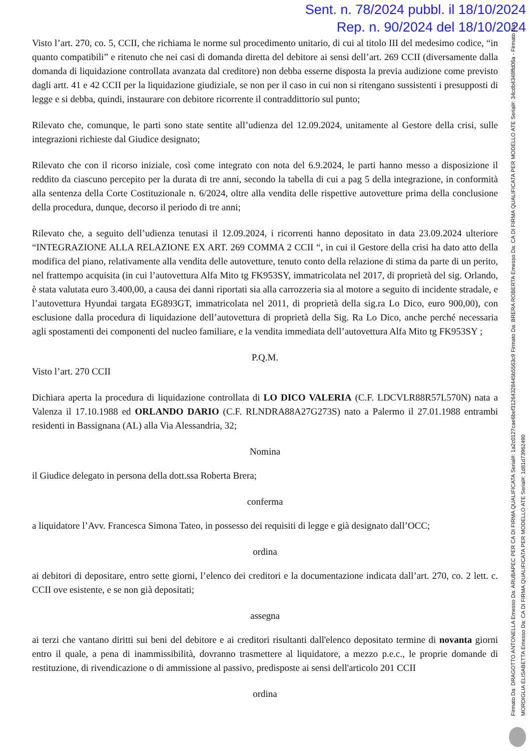Sent. n. 78/2024 pubbl. il 18/10/2024
Rep. n. 90/2024 del 18/10/2024
Visto l’art. 270, co. 5, CCII, che richiama le norme sul procedimento unitario, di cui al titolo III del medesimo codice, “in quanto compatibili” e ritenuto che nei casi di domanda diretta del debitore ai sensi dell’art. 269 CCII (diversamente dalla domanda di liquidazione controllata avanzata dal creditore) non debba esserne disposta la previa audizione come previsto dagli artt. 41 e 42 CCII per la liquidazione giudiziale, se non per il caso in cui non si ritengano sussistenti i presupposti di legge e si debba, quindi, instaurare con debitore ricorrente il contraddittorio sul punto;
Rilevato che, comunque, le parti sono state sentite all’udienza del 12.09.2024, unitamente al Gestore della crisi, sulle integrazioni richieste dal Giudice designato;
Rilevato che con il ricorso iniziale, così come integrato con nota del 6.9.2024, le parti hanno messo a disposizione il reddito da ciascuno percepito per la durata di tre anni, secondo la tabella di cui a pag 5 della integrazione, in conformità alla sentenza della Corte Costituzionale n. 6/2024, oltre alla vendita delle rispettive autovetture prima della conclusione della procedura, dunque, decorso il periodo di tre anni;
Rilevato che, a seguito dell’udienza tenutasi il 12.09.2024, i ricorrenti hanno depositato in data 23.09.2024 ulteriore “INTEGRAZIONE ALLA RELAZIONE EX ART. 269 COMMA 2 CCII “, in cui il Gestore della crisi ha dato atto della modifica del piano, relativamente alla vendita delle autovetture, tenuto conto della relazione di stima da parte di un perito, nel frattempo acquisita (in cui l’autovettura Alfa Mito tg FK953SY, immatricolata nel 2017, di proprietà del sig. Orlando, è stata valutata euro 3.400,00, a causa dei danni riportati sia alla carrozzeria sia al motore a seguito di incidente stradale, e l’autovettura Hyundai targata EG893GT, immatricolata nel 2011, di proprietà della sig.ra Lo Dico, euro 900,00), con esclusione dalla procedura di liquidazione dell’autovettura di proprietà della Sig. Ra Lo Dico, anche perché necessaria agli spostamenti dei componenti del nucleo familiare, e la vendita immediata dell’autovettura Alfa Mito tg FK953SY ;
P.Q.M.
Visto l’art. 270 CCII
Dichiara aperta la procedura di liquidazione controllata di LO DICO VALERIA (C.F. LDCVLR88R57L570N) nata a Valenza il 17.10.1988 ed ORLANDO DARIO (C.F. RLNDRA88A27G273S) nato a Palermo il 27.01.1988 entrambi residenti in Bassignana (AL) alla Via Alessandria, 32;
Nomina
il Giudice delegato in persona della dott.ssa Roberta Brera;
conferma
a liquidatore l’Avv. Francesca Simona Tateo, in possesso dei requisiti di legge e già designato dall’OCC;
ordina
ai debitori di depositare, entro sette giorni, l’elenco dei creditori e la documentazione indicata dall’art. 270, co. 2 lett. c. CCII ove esistente, e se non già depositati;
assegna
ai terzi che vantano diritti sui beni del debitore e ai creditori risultanti dall'elenco depositato termine di novanta giorni entro il quale, a pena di inammissibilità, dovranno trasmettere al liquidatore, a mezzo p.e.c., le proprie domande di restituzione, di rivendicazione o di ammissione al passivo, predisposte ai sensi dell'articolo 201 CCII
ordina
Firmato Da: DRAGOTTO ANTONELLA Emesso Da: ARUBAPEC PER CA DI FIRMA QUALIFICATA Serial#: 1a2c0127cae6bef31264328445b5563c9 Firmato Da: BRERA ROBERTA Emesso Da: CA DI FIRMA QUALIFICATA PER MODELLO ATE Serial#: 34cdb4348ffd06a - Firmato Da: MORDIGLIA ELISABETTA Emesso Da: CA DI FIRMA QUALIFICATA PER MODELLO ATE Serial#: 1d81d73962490